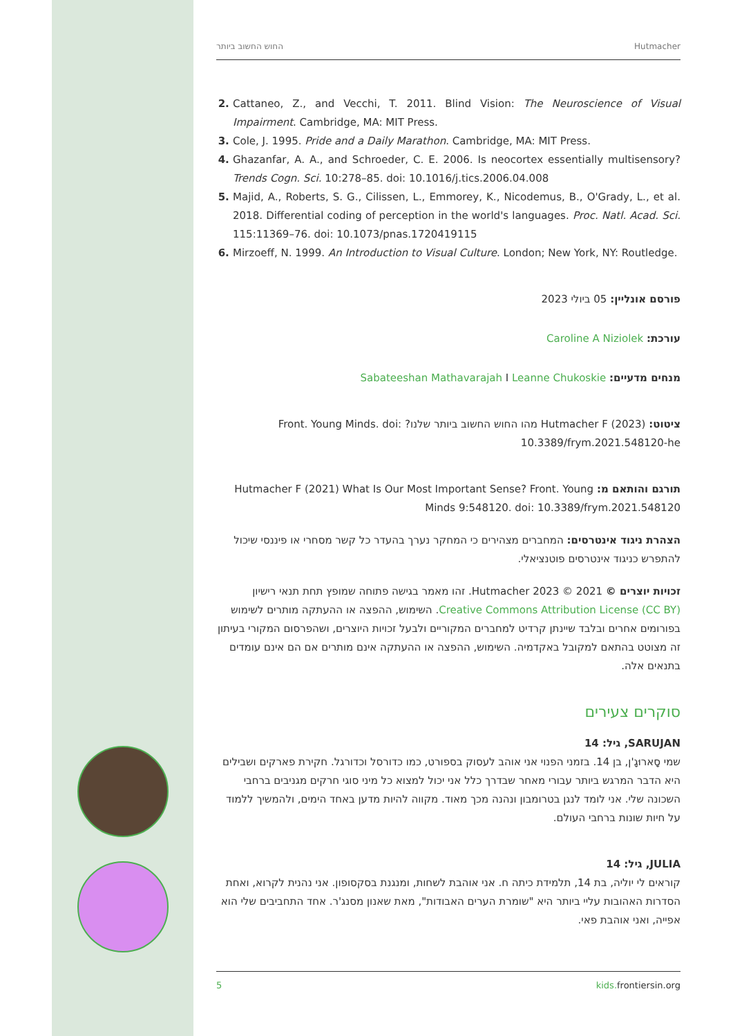החוש החשוב ביותר Hutmacher
Cattaneo, Z., and Vecchi, T. 2011. Blind Vision: The Neuroscience of Visual Impairment. Cambridge, MA: MIT Press.
Cole, J. 1995. Pride and a Daily Marathon. Cambridge, MA: MIT Press.
Ghazanfar, A. A., and Schroeder, C. E. 2006. Is neocortex essentially multisensory? Trends Cogn. Sci. 10:278–85. doi: 10.1016/j.tics.2006.04.008
Majid, A., Roberts, S. G., Cilissen, L., Emmorey, K., Nicodemus, B., O'Grady, L., et al. 2018. Differential coding of perception in the world's languages. Proc. Natl. Acad. Sci. 115:11369–76. doi: 10.1073/pnas.1720419115
Mirzoeff, N. 1999. An Introduction to Visual Culture. London; New York, NY: Routledge.
פורסם אונליין: 05 ביולי 2023
עורכת: Caroline A Niziolek
מנחים מדעיים: Sabateeshan Mathavarajah I Leanne Chukoskie
ציטוט: Hutmacher F (2023) מהו החוש החשוב ביותר שלנו? Front. Young Minds. doi: 10.3389/frym.2021.548120-he
תורגם והותאם מ: Hutmacher F (2021) What Is Our Most Important Sense? Front. Young Minds 9:548120. doi: 10.3389/frym.2021.548120
הצהרת ניגוד אינטרסים: המחברים מצהירים כי המחקר נערך בהעדר כל קשר מסחרי או פיננסי שיכול להתפרש כניגוד אינטרסים פוטנציאלי.
זכויות יוצרים © 2021 © 2023 Hutmacher. זהו מאמר בגישה פתוחה שמופץ תחת תנאי רישיון Creative Commons Attribution License (CC BY). השימוש, ההפצה או ההעתקה מותרים לשימוש בפורומים אחרים ובלבד שיינתן קרדיט למחברים המקוריים ולבעל זכויות היוצרים, ושהפרסום המקורי בעיתון זה מצוטט בהתאם למקובל באקדמיה. השימוש, ההפצה או ההעתקה אינם מותרים אם הם אינם עומדים בתנאים אלה.
סוקרים צעירים
SARUJAN, גיל: 14
שמי סָארוּגָ'ן, בן 14. בזמני הפנוי אני אוהב לעסוק בספורט, כמו כדורסל וכדורגל. חקירת פארקים ושבילים היא הדבר המרגש ביותר עבורי מאחר שבדרך כלל אני יכול למצוא כל מיני סוגי חרקים מגניבים ברחבי השכונה שלי. אני לומד לנגן בטרומבון ונהנה מכך מאוד. מקווה להיות מדען באחד הימים, ולהמשיך ללמוד על חיות שונות ברחבי העולם.
JULIA, גיל: 14
קוראים לי יוליה, בת 14, תלמידת כיתה ח. אני אוהבת לשחות, ומנגנת בסקסופון. אני נהנית לקרוא, ואחת הסדרות האהובות עליי ביותר היא "שומרת הערים האבודות", מאת שאנון מסנג'ר. אחד התחביבים שלי הוא אפייה, ואני אוהבת פאי.
5 kids. frontiersin.org